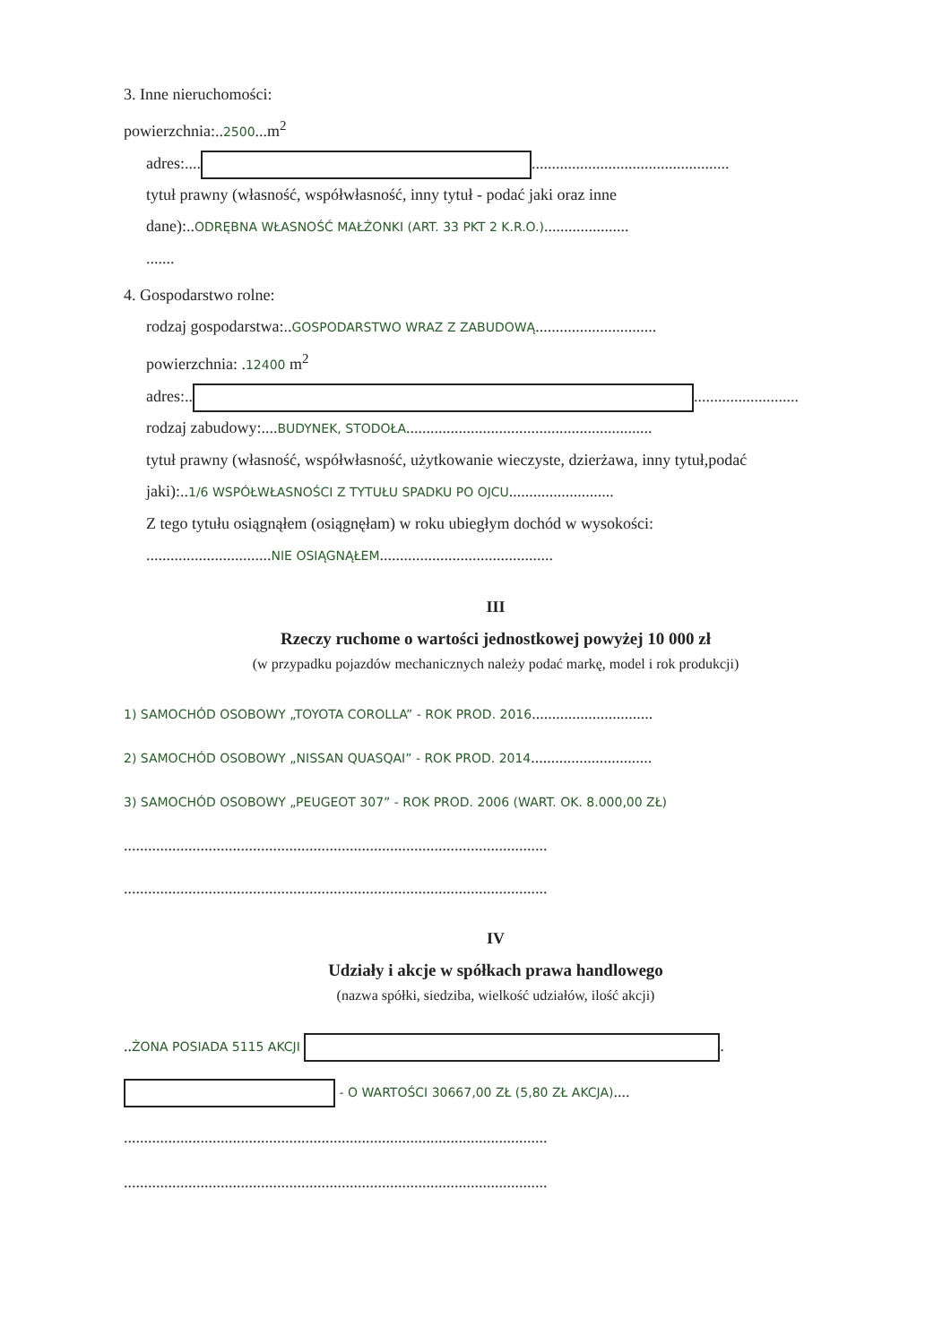3. Inne nieruchomości:
powierzchnia:..2500...m<sup>2</sup>
adres:.... .................................................
tytuł prawny (własność, współwłasność, inny tytuł - podać jaki oraz inne
dane):..ODRĘBNA WŁASNOŚĆ MAŁŻONKI (ART. 33 PKT 2 K.R.O.).....................
.......
4. Gospodarstwo rolne:
rodzaj gospodarstwa:..GOSPODARSTWO WRAZ Z ZABUDOWĄ..............................
powierzchnia: .12400 m<sup>2</sup>
adres:.. ..........................
rodzaj zabudowy:....BUDYNEK, STODOŁA.............................................................
tytuł prawny (własność, współwłasność, użytkowanie wieczyste, dzierżawa, inny tytuł,podać
jaki):..1/6 WSPÓŁWŁASNOŚCI Z TYTUŁU SPADKU PO OJCU..........................
Z tego tytułu osiągnąłem (osiągnęłam) w roku ubiegłym dochód w wysokości:
...............................NIE OSIĄGNĄŁEM...........................................
III
Rzeczy ruchome o wartości jednostkowej powyżej 10 000 zł
(w przypadku pojazdów mechanicznych należy podać markę, model i rok produkcji)
1) SAMOCHÓD OSOBOWY „TOYOTA COROLLA” - ROK PROD. 2016..............................
2) SAMOCHÓD OSOBOWY „NISSAN QUASQAI” - ROK PROD. 2014..............................
3) SAMOCHÓD OSOBOWY „PEUGEOT 307” - ROK PROD. 2006 (WART. OK. 8.000,00 ZŁ)
.........................................................................................................
.........................................................................................................
IV
Udziały i akcje w spółkach prawa handlowego
(nazwa spółki, siedziba, wielkość udziałów, ilość akcji)
..ŻONA POSIADA 5115 AKCJI .
- O WARTOŚCI 30667,00 ZŁ (5,80 ZŁ AKCJA)....
.........................................................................................................
.........................................................................................................